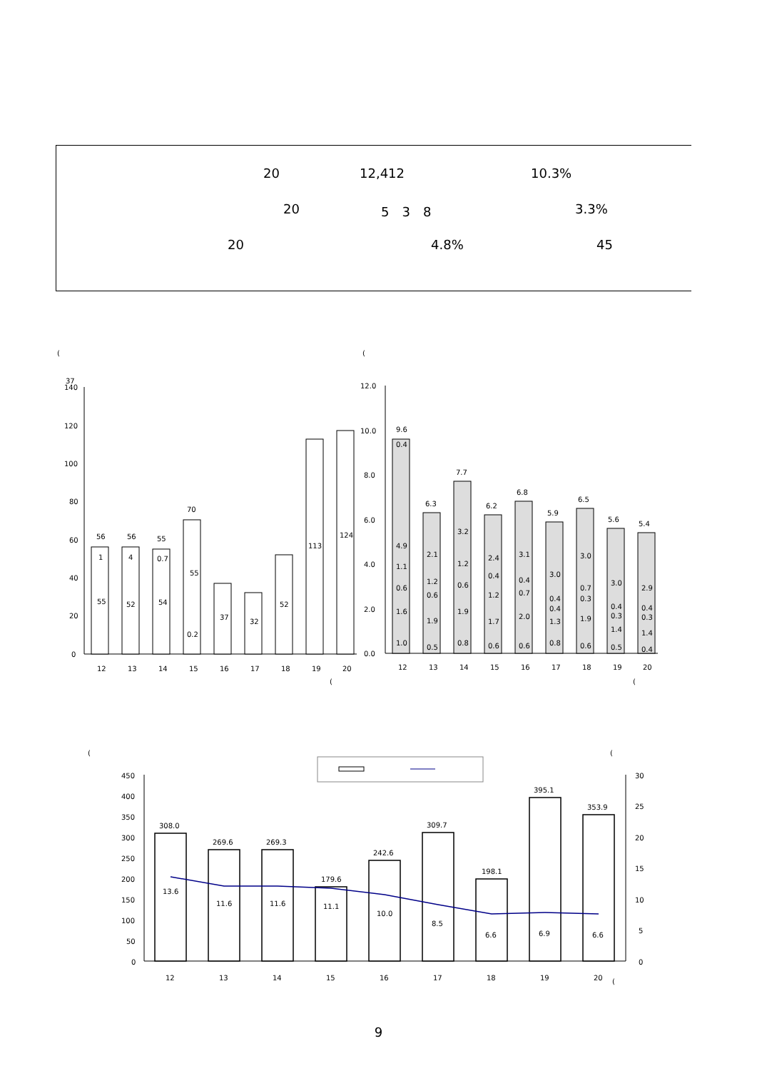20 12,412 10.3%
20 5　3　8 3.3%
20 4.8% 45
(
37
140
120
100
80
60
40
20
0
56
56
55
70
55
52
54
55
37
32
52
113
124
1
4
0.7
0.2
12
13
14
15
16
17
18
19
20
(
(
12.0
10.0
8.0
6.0
4.0
2.0
0.0
9.6
6.3
7.7
6.2
6.8
5.9
6.5
5.6
5.4
0.4
4.9
1.1
0.6
1.6
1.0
2.1
1.2
0.6
1.9
0.5
3.2
1.2
0.6
1.9
0.8
2.4
0.4
1.2
1.7
0.6
3.1
0.4
0.7
2.0
0.6
3.0
0.4
0.4
1.3
0.8
3.0
0.7
0.3
1.9
0.6
3.0
0.4
0.3
1.4
0.5
2.9
0.4
0.3
1.4
0.4
12
13
14
15
16
17
18
19
20
(
(
(
450
400
350
300
250
200
150
100
50
0
30
25
20
15
10
5
0
308.0
269.6
269.3
179.6
242.6
309.7
198.1
395.1
353.9
13.6
11.6
11.6
11.1
10.0
8.5
6.6
6.9
6.6
12
13
14
15
16
17
18
19
20
(
9